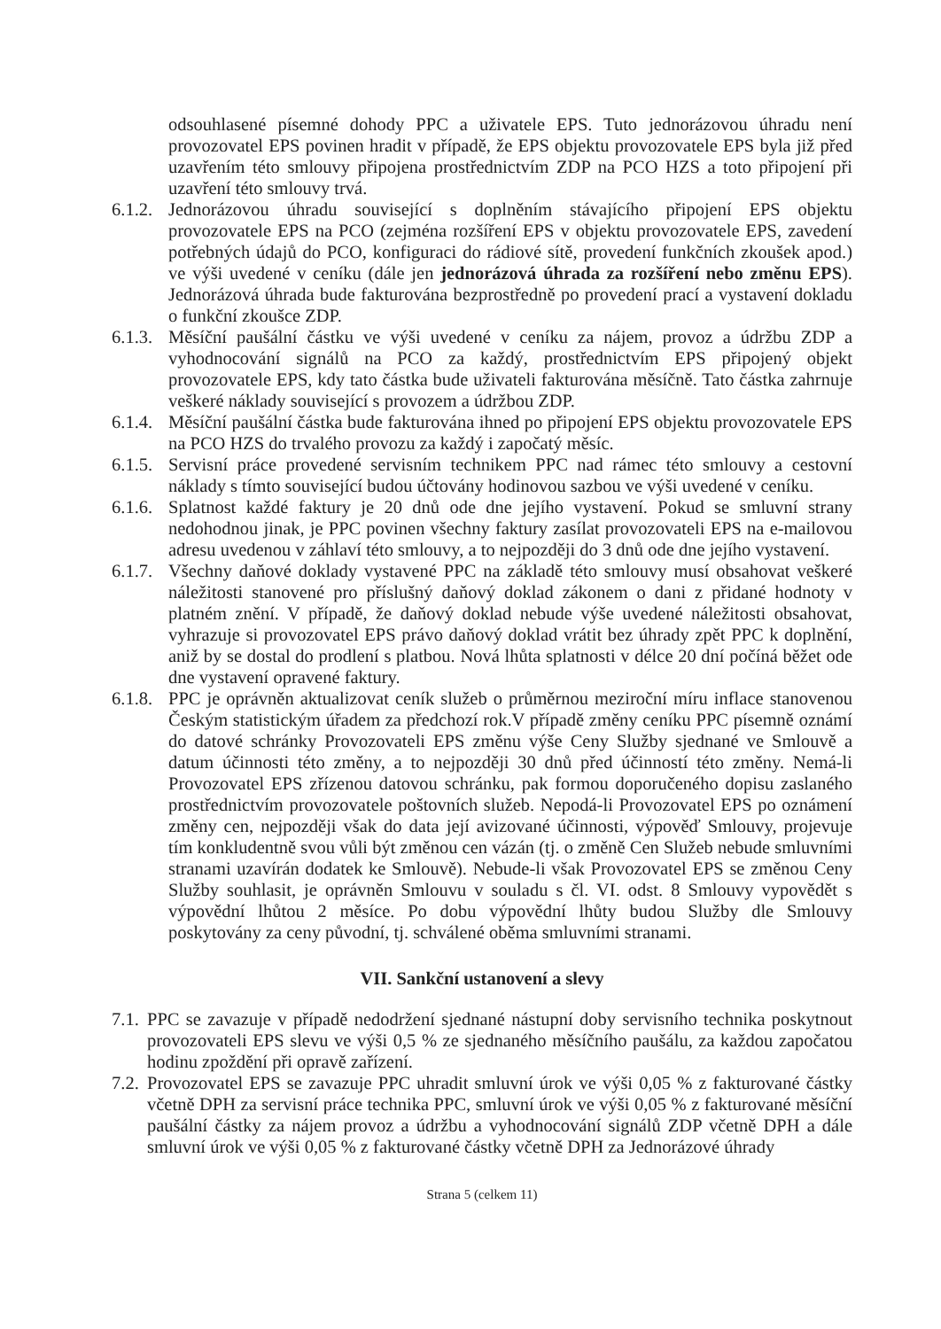odsouhlasené písemné dohody PPC a uživatele EPS. Tuto jednorázovou úhradu není provozovatel EPS povinen hradit v případě, že EPS objektu provozovatele EPS byla již před uzavřením této smlouvy připojena prostřednictvím ZDP na PCO HZS a toto připojení při uzavření této smlouvy trvá.
6.1.2. Jednorázovou úhradu související s doplněním stávajícího připojení EPS objektu provozovatele EPS na PCO (zejména rozšíření EPS v objektu provozovatele EPS, zavedení potřebných údajů do PCO, konfiguraci do rádiové sítě, provedení funkčních zkoušek apod.) ve výši uvedené v ceníku (dále jen jednorázová úhrada za rozšíření nebo změnu EPS). Jednorázová úhrada bude fakturována bezprostředně po provedení prací a vystavení dokladu o funkční zkoušce ZDP.
6.1.3. Měsíční paušální částku ve výši uvedené v ceníku za nájem, provoz a údržbu ZDP a vyhodnocování signálů na PCO za každý, prostřednictvím EPS připojený objekt provozovatele EPS, kdy tato částka bude uživateli fakturována měsíčně. Tato částka zahrnuje veškeré náklady související s provozem a údržbou ZDP.
6.1.4. Měsíční paušální částka bude fakturována ihned po připojení EPS objektu provozovatele EPS na PCO HZS do trvalého provozu za každý i započatý měsíc.
6.1.5. Servisní práce provedené servisním technikem PPC nad rámec této smlouvy a cestovní náklady s tímto související budou účtovány hodinovou sazbou ve výši uvedené v ceníku.
6.1.6. Splatnost každé faktury je 20 dnů ode dne jejího vystavení. Pokud se smluvní strany nedohodnou jinak, je PPC povinen všechny faktury zasílat provozovateli EPS na e-mailovou adresu uvedenou v záhlaví této smlouvy, a to nejpozději do 3 dnů ode dne jejího vystavení.
6.1.7. Všechny daňové doklady vystavené PPC na základě této smlouvy musí obsahovat veškeré náležitosti stanovené pro příslušný daňový doklad zákonem o dani z přidané hodnoty v platném znění. V případě, že daňový doklad nebude výše uvedené náležitosti obsahovat, vyhrazuje si provozovatel EPS právo daňový doklad vrátit bez úhrady zpět PPC k doplnění, aniž by se dostal do prodlení s platbou. Nová lhůta splatnosti v délce 20 dní počíná běžet ode dne vystavení opravené faktury.
6.1.8. PPC je oprávněn aktualizovat ceník služeb o průměrnou meziroční míru inflace stanovenou Českým statistickým úřadem za předchozí rok.V případě změny ceníku PPC písemně oznámí do datové schránky Provozovateli EPS změnu výše Ceny Služby sjednané ve Smlouvě a datum účinnosti této změny, a to nejpozději 30 dnů před účinností této změny. Nemá-li Provozovatel EPS zřízenou datovou schránku, pak formou doporučeného dopisu zaslaného prostřednictvím provozovatele poštovních služeb. Nepodá-li Provozovatel EPS po oznámení změny cen, nejpozději však do data její avizované účinnosti, výpověď Smlouvy, projevuje tím konkludentně svou vůli být změnou cen vázán (tj. o změně Cen Služeb nebude smluvními stranami uzavírán dodatek ke Smlouvě). Nebude-li však Provozovatel EPS se změnou Ceny Služby souhlasit, je oprávněn Smlouvu v souladu s čl. VI. odst. 8 Smlouvy vypovědět s výpovědní lhůtou 2 měsíce. Po dobu výpovědní lhůty budou Služby dle Smlouvy poskytovány za ceny původní, tj. schválené oběma smluvními stranami.
VII. Sankční ustanovení a slevy
7.1. PPC se zavazuje v případě nedodržení sjednané nástupní doby servisního technika poskytnout provozovateli EPS slevu ve výši 0,5 % ze sjednaného měsíčního paušálu, za každou započatou hodinu zpoždění při opravě zařízení.
7.2. Provozovatel EPS se zavazuje PPC uhradit smluvní úrok ve výši 0,05 % z fakturované částky včetně DPH za servisní práce technika PPC, smluvní úrok ve výši 0,05 % z fakturované měsíční paušální částky za nájem provoz a údržbu a vyhodnocování signálů ZDP včetně DPH a dále smluvní úrok ve výši 0,05 % z fakturované částky včetně DPH za Jednorázové úhrady
Strana 5 (celkem 11)